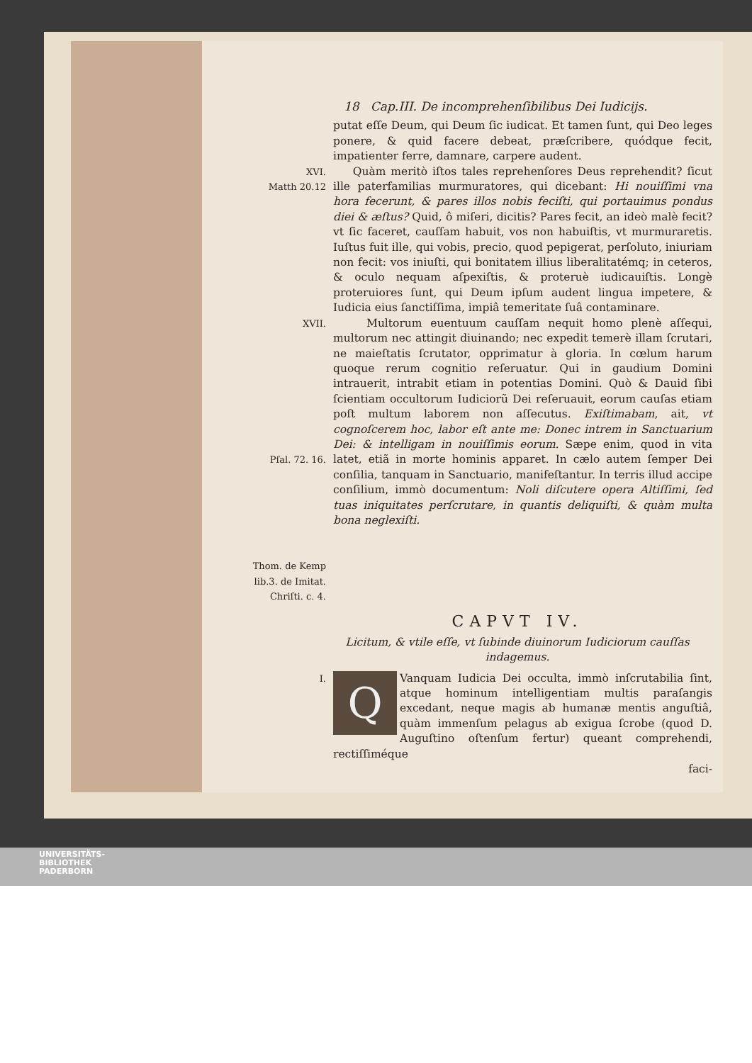18 Cap.III. De incomprehenſibilibus Dei Iudicijs.
putat eſſe Deum, qui Deum ſic iudicat. Et tamen ſunt, qui Deo leges ponere, & quid facere debeat, præſcribere, quódque fecit, impatienter ferre, damnare, carpere audent.
XVI.
Matth 20.12
Quàm meritò iſtos tales reprehenſores Deus reprehendit? ſicut ille paterfamilias murmuratores, qui dicebant: Hi nouiſſimi vna hora fecerunt, & pares illos nobis feciſti, qui portauimus pondus diei & æſtus? Quid, ô miſeri, dicitis? Pares fecit, an ideò malè fecit? vt ſic faceret, cauſſam habuit, vos non habuiſtis, vt murmuraretis. Iuſtus fuit ille, qui vobis, precio, quod pepigerat, perſoluto, iniuriam non fecit: vos iniuſti, qui bonitatem illius liberalitatémq; in ceteros, & oculo nequam aſpexiſtis, & proteruè iudicauiſtis. Longè proteruiores ſunt, qui Deum ipſum audent lingua impetere, & Iudicia eius ſanctiſſima, impiâ temeritate ſuâ contaminare.
XVII.
Pſal. 72. 16.
Thom. de Kemp lib.3. de Imitat. Chriſti. c. 4.
Multorum euentuum cauſſam nequit homo plenè aſſequi, multorum nec attingit diuinando; nec expedit temerè illam ſcrutari, ne maieſtatis ſcrutator, opprimatur à gloria. In cœlum harum quoque rerum cognitio reſeruatur. Qui in gaudium Domini intrauerit, intrabit etiam in potentias Domini. Quò & Dauid ſibi ſcientiam occultorum Iudiciorũ Dei reſeruauit, eorum cauſas etiam poſt multum laborem non aſſecutus. Exiſtimabam, ait, vt cognoſcerem hoc, labor eſt ante me: Donec intrem in Sanctuarium Dei: & intelligam in nouiſſimis eorum. Sæpe enim, quod in vita latet, etiã in morte hominis apparet. In cælo autem ſemper Dei conſilia, tanquam in Sanctuario, manifeſtantur. In terris illud accipe conſilium, immò documentum: Noli diſcutere opera Altiſſimi, ſed tuas iniquitates perſcrutare, in quantis deliquiſti, & quàm multa bona neglexiſti.
CAPVT IV.
Licitum, & vtile eſſe, vt ſubinde diuinorum Iudiciorum cauſſas indagemus.
I.
QVanquam Iudicia Dei occulta, immò inſcrutabilia ſint, atque hominum intelligentiam multis paraſangis excedant, neque magis ab humanæ mentis anguſtiâ, quàm immenſum pelagus ab exigua ſcrobe (quod D. Auguſtino oſtenſum fertur) queant comprehendi, rectiſſiméque
faci-
UNIVERSITÄTS-
BIBLIOTHEK
PADERBORN